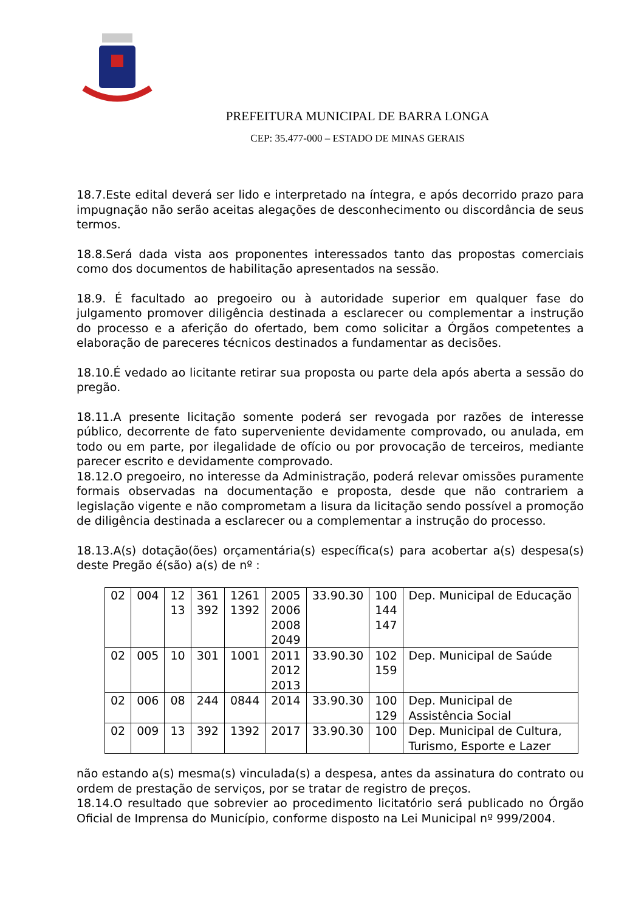PREFEITURA MUNICIPAL DE BARRA LONGA
CEP: 35.477-000 – ESTADO DE MINAS GERAIS
18.7.Este edital deverá ser lido e interpretado na íntegra, e após decorrido prazo para impugnação não serão aceitas alegações de desconhecimento ou discordância de seus termos.
18.8.Será dada vista aos proponentes interessados tanto das propostas comerciais como dos documentos de habilitação apresentados na sessão.
18.9. É facultado ao pregoeiro ou à autoridade superior em qualquer fase do julgamento promover diligência destinada a esclarecer ou complementar a instrução do processo e a aferição do ofertado, bem como solicitar a Órgãos competentes a elaboração de pareceres técnicos destinados a fundamentar as decisões.
18.10.É vedado ao licitante retirar sua proposta ou parte dela após aberta a sessão do pregão.
18.11.A presente licitação somente poderá ser revogada por razões de interesse público, decorrente de fato superveniente devidamente comprovado, ou anulada, em todo ou em parte, por ilegalidade de ofício ou por provocação de terceiros, mediante parecer escrito e devidamente comprovado.
18.12.O pregoeiro, no interesse da Administração, poderá relevar omissões puramente formais observadas na documentação e proposta, desde que não contrariem a legislação vigente e não comprometam a lisura da licitação sendo possível a promoção de diligência destinada a esclarecer ou a complementar a instrução do processo.
18.13.A(s) dotação(ões) orçamentária(s) específica(s) para acobertar a(s) despesa(s) deste Pregão é(são) a(s) de nº :
| 02 | 004 | 12 13 | 361 392 | 1261 1392 | 2005 2006 2008 2049 | 33.90.30 | 100 144 147 | Dep. Municipal de Educação |
| 02 | 005 | 10 | 301 | 1001 | 2011 2012 2013 | 33.90.30 | 102 159 | Dep. Municipal de Saúde |
| 02 | 006 | 08 | 244 | 0844 | 2014 | 33.90.30 | 100 129 | Dep. Municipal de Assistência Social |
| 02 | 009 | 13 | 392 | 1392 | 2017 | 33.90.30 | 100 | Dep. Municipal de Cultura, Turismo, Esporte e Lazer |
não estando a(s) mesma(s) vinculada(s) a despesa, antes da assinatura do contrato ou ordem de prestação de serviços, por se tratar de registro de preços.
18.14.O resultado que sobrevier ao procedimento licitatório será publicado no Órgão Oficial de Imprensa do Município, conforme disposto na Lei Municipal nº 999/2004.